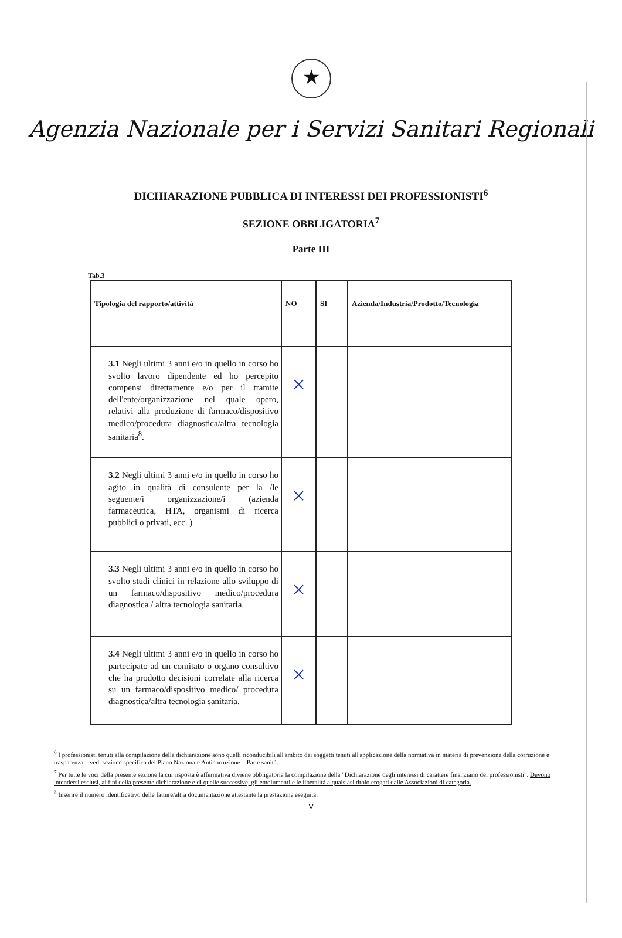★
Agenzia Nazionale per i Servizi Sanitari Regionali
DICHIARAZIONE PUBBLICA DI INTERESSI DEI PROFESSIONISTI<sup>6</sup>
SEZIONE OBBLIGATORIA<sup>7</sup>
Parte III
Tab.3
| Tipologia del rapporto/attività | NO | SI | Azienda/Industria/Prodotto/Tecnologia |
| --- | --- | --- | --- |
| 3.1 Negli ultimi 3 anni e/o in quello in corso ho svolto lavoro dipendente ed ho percepito compensi direttamente e/o per il tramite dell'ente/organizzazione nel quale opero, relativi alla produzione di farmaco/dispositivo medico/procedura diagnostica/altra tecnologia sanitaria<sup>8</sup>. | × | | |
| 3.2 Negli ultimi 3 anni e/o in quello in corso ho agito in qualità di consulente per la /le seguente/i organizzazione/i (azienda farmaceutica, HTA, organismi di ricerca pubblici o privati, ecc. ) | × | | |
| 3.3 Negli ultimi 3 anni e/o in quello in corso ho svolto studi clinici in relazione allo sviluppo di un farmaco/dispositivo medico/procedura diagnostica / altra tecnologia sanitaria. | × | | |
| 3.4 Negli ultimi 3 anni e/o in quello in corso ho partecipato ad un comitato o organo consultivo che ha prodotto decisioni correlate alla ricerca su un farmaco/dispositivo medico/ procedura diagnostica/altra tecnologia sanitaria. | × | | |
<sup>6</sup> I professionisti tenuti alla compilazione della dichiarazione sono quelli riconducibili all'ambito dei soggetti tenuti all'applicazione della normativa in materia di prevenzione della corruzione e trasparenza – vedi sezione specifica del Piano Nazionale Anticorruzione – Parte sanità.
<sup>7</sup> Per tutte le voci della presente sezione la cui risposta è affermativa diviene obbligatoria la compilazione della "Dichiarazione degli interessi di carattere finanziario dei professionisti". Devono intendersi esclusi, ai fini della presente dichiarazione e di quelle successive, gli emolumenti e le liberalità a qualsiasi titolo erogati dalle Associazioni di categoria.
<sup>8</sup> Inserire il numero identificativo delle fatture/altra documentazione attestante la prestazione eseguita.
V